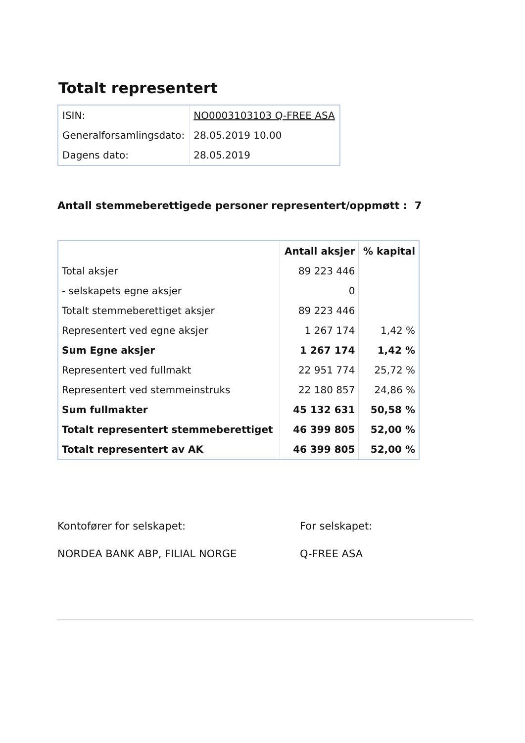Totalt representert
| ISIN: | NO0003103103 Q-FREE ASA |
| Generalforsamlingsdato: | 28.05.2019 10.00 |
| Dagens dato: | 28.05.2019 |
Antall stemmeberettigede personer representert/oppmøtt : 7
| | Antall aksjer | % kapital |
| --- | --- | --- |
| Total aksjer | 89 223 446 | |
| - selskapets egne aksjer | 0 | |
| Totalt stemmeberettiget aksjer | 89 223 446 | |
| Representert ved egne aksjer | 1 267 174 | 1,42 % |
| Sum Egne aksjer | 1 267 174 | 1,42 % |
| Representert ved fullmakt | 22 951 774 | 25,72 % |
| Representert ved stemmeinstruks | 22 180 857 | 24,86 % |
| Sum fullmakter | 45 132 631 | 50,58 % |
| Totalt representert stemmeberettiget | 46 399 805 | 52,00 % |
| Totalt representert av AK | 46 399 805 | 52,00 % |
Kontofører for selskapet:
NORDEA BANK ABP, FILIAL NORGE
For selskapet:
Q-FREE ASA